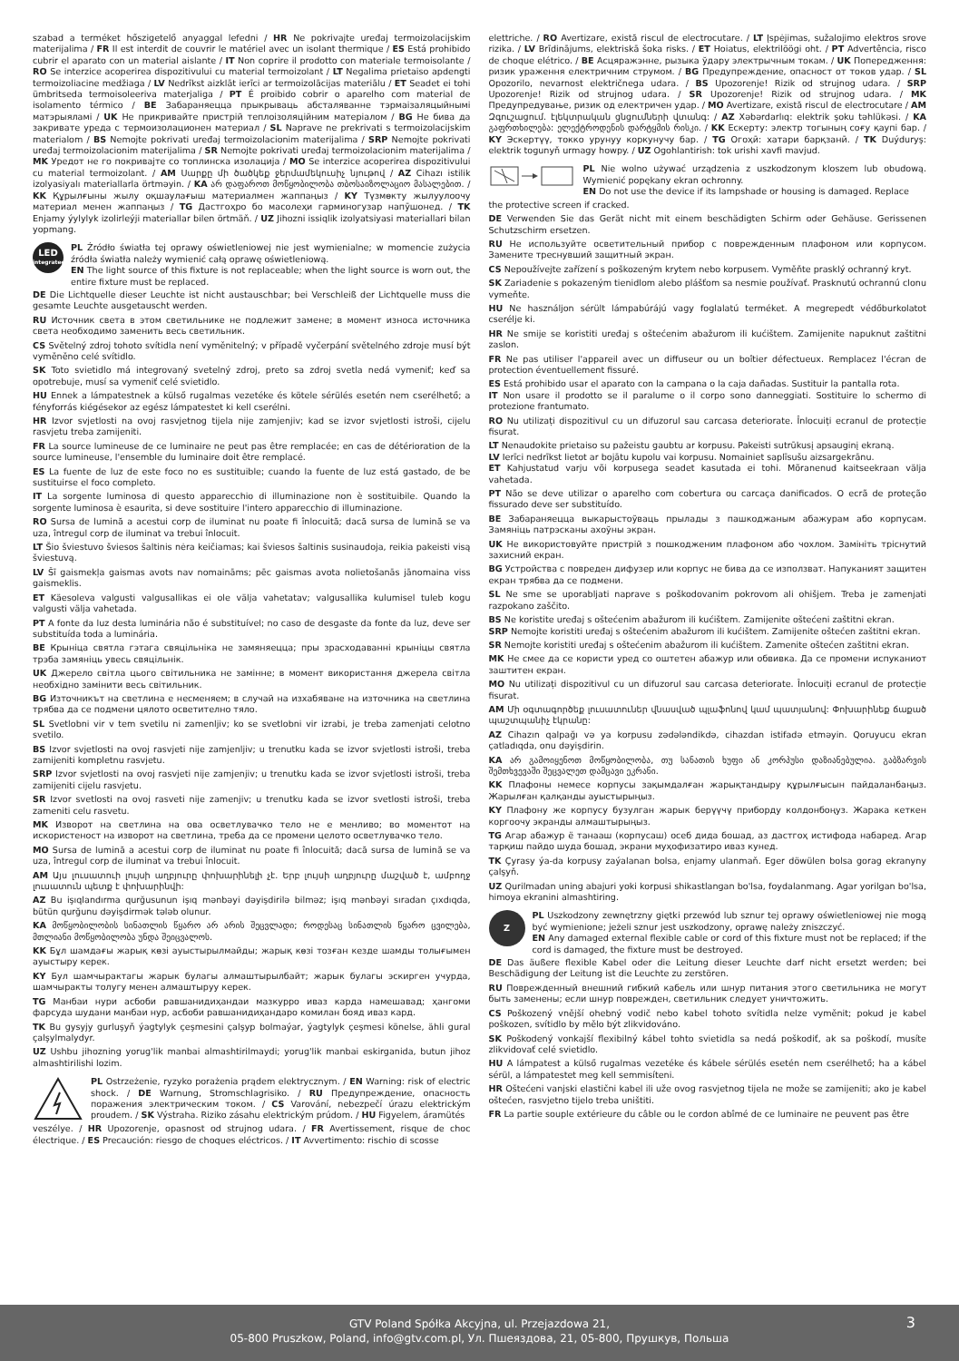szabad a terméket hőszigetelő anyaggal lefedni / HR Ne pokrivajte uređaj termoizolacijskim materijalima / FR Il est interdit de couvrir le matériel avec un isolant thermique / ES Está prohibido cubrir el aparato con un material aislante / IT Non coprire il prodotto con materiale termoisolante / RO Se interzice acoperirea dispozitivului cu material termoizolant / LT Negalima prietaiso apdengti termoizoliacine medžiaga / LV Nedrīkst aizklāt ierīci ar termoizolācijas materiālu / ET Seadet ei tohi ümbritseda termoisoleeriva materjaliga / PT É proibido cobrir o aparelho com material de isolamento térmico / BE Забараняецца прыкрываць абсталяванне тэрмаізаляцыйнымі матэрыяламі / UK Не прикривайте пристрій теплоізоляційним матеріалом / BG Не бива да закривате уреда с термоизолационен материал / SL Naprave ne prekrivati s termoizolacijskim materialom / BS Nemojte pokrivati uređaj termoizolacionim materijalima / SRP Nemojte pokrivati uređaj termoizolacionim materijalima / SR Nemojte pokrivati uređaj termoizolacionim materijalima / MK Уредот не го покривајте со топлинска изолација / MO Se interzice acoperirea dispozitivului cu material termoizolant. / AM Սարքը մի ծածկեք ջերմամեկուսիչ նյութով / AZ Cihazı istilik izolyasiyalı materiallarla örtməyin. / KA არ დაფაროთ მოწყობილობა თბოსაიზოლაციო მასალებით. / KK Құрылғыны жылу оқшаулағыш материалмен жаппаңыз / KY Түзмөкту жылуулоочу материал менен жаппаңыз / TG Дастгоҳро бо масолеҳи гарминогузар напӯшонед. / TK Enjamy ýylylyk izolirleýji materiallar bilen örtmäň. / UZ Jihozni issiqlik izolyatsiyasi materiallari bilan yopmang.
LED
integrated
PL Źródło światła tej oprawy oświetleniowej nie jest wymienialne; w momencie zużycia źródła światła należy wymienić całą oprawę oświetleniową.
EN The light source of this fixture is not replaceable; when the light source is worn out, the entire fixture must be replaced.
DE Die Lichtquelle dieser Leuchte ist nicht austauschbar; bei Verschleiß der Lichtquelle muss die gesamte Leuchte ausgetauscht werden.
RU Источник света в этом светильнике не подлежит замене; в момент износа источника света необходимо заменить весь светильник.
CS Světelný zdroj tohoto svítidla není vyměnitelný; v případě vyčerpání světelného zdroje musí být vyměněno celé svítidlo.
SK Toto svietidlo má integrovaný svetelný zdroj, preto sa zdroj svetla nedá vymeniť; keď sa opotrebuje, musí sa vymeniť celé svietidlo.
HU Ennek a lámpatestnek a külső rugalmas vezetéke és kötele sérülés esetén nem cserélhető; a fényforrás kiégésekor az egész lámpatestet ki kell cserélni.
HR Izvor svjetlosti na ovoj rasvjetnog tijela nije zamjenjiv; kad se izvor svjetlosti istroši, cijelu rasvjetu treba zamijeniti.
FR La source lumineuse de ce luminaire ne peut pas être remplacée; en cas de détérioration de la source lumineuse, l'ensemble du luminaire doit être remplacé.
ES La fuente de luz de este foco no es sustituible; cuando la fuente de luz está gastado, de be sustituirse el foco completo.
IT La sorgente luminosa di questo apparecchio di illuminazione non è sostituibile. Quando la sorgente luminosa è esaurita, si deve sostituire l'intero apparecchio di illuminazione.
RO Sursa de lumină a acestui corp de iluminat nu poate fi înlocuită; dacă sursa de lumină se va uza, întregul corp de iluminat va trebui înlocuit.
LT Šio šviestuvo šviesos šaltinis nėra keičiamas; kai šviesos šaltinis susinaudoja, reikia pakeisti visą šviestuvą.
LV Šī gaismekļa gaismas avots nav nomaināms; pēc gaismas avota nolietošanās jānomaina viss gaismeklis.
ET Käesoleva valgusti valgusallikas ei ole välja vahetatav; valgusallika kulumisel tuleb kogu valgusti välja vahetada.
PT A fonte da luz desta luminária não é substituível; no caso de desgaste da fonte da luz, deve ser substituída toda a luminária.
BE Крыніца святла гэтага свяцільніка не замяняецца; пры зрасходаванні крыніцы святла трэба замяніць увесь свяцільнік.
UK Джерело світла цього світильника не замінне; в момент використання джерела світла необхідно замінити весь світильник.
BG Източникът на светлина е несменяем; в случай на изхабяване на източника на светлина трябва да се подмени цялото осветително тяло.
SL Svetlobni vir v tem svetilu ni zamenljiv; ko se svetlobni vir izrabi, je treba zamenjati celotno svetilo.
BS Izvor svjetlosti na ovoj rasvjeti nije zamjenljiv; u trenutku kada se izvor svjetlosti istroši, treba zamijeniti kompletnu rasvjetu.
SRP Izvor svjetlosti na ovoj rasvjeti nije zamjenjiv; u trenutku kada se izvor svjetlosti istroši, treba zamijeniti cijelu rasvjetu.
SR Izvor svetlosti na ovoj rasveti nije zamenjiv; u trenutku kada se izvor svetlosti istroši, treba zameniti celu rasvetu.
MK Изворот на светлина на ова осветлувачко тело не е менливо; во моментот на искористеност на изворот на светлина, треба да се промени целото осветлувачко тело.
MO Sursa de lumină a acestui corp de iluminat nu poate fi înlocuită; dacă sursa de lumină se va uza, întregul corp de iluminat va trebui înlocuit.
AM Այս լուսատուի լույսի աղբյուրը փոխարինելի չէ. Երբ լույսի աղբյուրը մաշված է, ամբողջ լուսատուն պետք է փոխարինվի:
AZ Bu işıqlandırma qurğusunun işıq mənbəyi dəyişdirilə bilməz; işıq mənbəyi sıradan çıxdıqda, bütün qurğunu dəyişdirmək tələb olunur.
KA მოწყობილობის სინათლის წყარო არ არის შეცვლადი; როდესაც სინათლის წყარო ცვილება, მთლიანი მოწყობილობა უნდა შეიცვალოს.
KK Бұл шамдағы жарық көзі ауыстырылмайды; жарық көзі тозған кезде шамды толығымен ауыстыру керек.
KY Бул шамчырактагы жарык булагы алмаштырылбайт; жарык булагы эскирген учурда, шамчыракты толугу менен алмаштыруу керек.
TG Манбаи нури асбоби равшанидиҳандаи мазкурро иваз карда намешавад; ҳангоми фарсуда шудани манбаи нур, асбоби равшанидиҳандаро комилан бояд иваз кард.
TK Bu gysyjy gurluşyň ýagtylyk çeşmesini çalşyp bolmaýar, ýagtylyk çeşmesi könelse, ähli gural çalşylmalydyr.
UZ Ushbu jihozning yorug'lik manbai almashtirilmaydi; yorug'lik manbai eskirganida, butun jihoz almashtirilishi lozim.
PL Ostrzeżenie, ryzyko porażenia prądem elektrycznym. / EN Warning: risk of electric shock. / DE Warnung, Stromschlagrisiko. / RU Предупреждение, опасность поражения электрическим током. / CS Varování, nebezpečí úrazu elektrickým proudem. / SK Výstraha. Riziko zásahu elektrickým prúdom. / HU Figyelem, áramütés
veszélye. / HR Upozorenje, opasnost od strujnog udara. / FR Avertissement, risque de choc électrique. / ES Precaución: riesgo de choques eléctricos. / IT Avvertimento: rischio di scosse
elettriche. / RO Avertizare, există riscul de electrocutare. / LT Įspėjimas, sužalojimo elektros srove rizika. / LV Brīdinājums, elektriskā šoka risks. / ET Hoiatus, elektrilöögi oht. / PT Advertência, risco de choque elétrico. / BE Асцяражэнне, рызыка ўдару электрычным токам. / UK Попередження: ризик ураження електричним струмом. / BG Предупреждение, опасност от токов удар. / SL Opozorilo, nevarnost električnega udara. / BS Upozorenje! Rizik od strujnog udara. / SRP Upozorenje! Rizik od strujnog udara. / SR Upozorenje! Rizik od strujnog udara. / MK Предупредување, ризик од електричен удар. / MO Avertizare, există riscul de electrocutare / AM Զգուշացում. էլեկտրական ցնցումների վտանգ: / AZ Xəbərdarlıq: elektrik şoku təhlükəsi. / KA გაფრთხილება: ელექტროდენის დარტყმის რისკი. / KK Ескерту: электр тогының соғу қаупі бар. / KY Эскертүү, токко урунуу коркунучу бар. / TG Огоҳӣ: хатари барқзанӣ. / TK Duýduryş: elektrik togunyň urmagy howpy. / UZ Ogohlantirish: tok urishi xavfi mavjud.
PL Nie wolno używać urządzenia z uszkodzonym kloszem lub obudową. Wymienić popękany ekran ochronny.
EN Do not use the device if its lampshade or housing is damaged. Replace
the protective screen if cracked.
DE Verwenden Sie das Gerät nicht mit einem beschädigten Schirm oder Gehäuse. Gerissenen Schutzschirm ersetzen.
RU Не используйте осветительный прибор с поврежденным плафоном или корпусом. Замените треснувший защитный экран.
CS Nepoužívejte zařízení s poškozeným krytem nebo korpusem. Vyměňte prasklý ochranný kryt.
SK Zariadenie s pokazeným tienidlom alebo plášťom sa nesmie používať. Prasknutú ochrannú clonu vymeňte.
HU Ne használjon sérült lámpabúrájú vagy foglalatú terméket. A megrepedt védőburkolatot cserélje ki.
HR Ne smije se koristiti uređaj s oštećenim abažurom ili kućištem. Zamijenite napuknut zaštitni zaslon.
FR Ne pas utiliser l'appareil avec un diffuseur ou un boîtier défectueux. Remplacez l'écran de protection éventuellement fissuré.
ES Está prohibido usar el aparato con la campana o la caja dañadas. Sustituir la pantalla rota.
IT Non usare il prodotto se il paralume o il corpo sono danneggiati. Sostituire lo schermo di protezione frantumato.
RO Nu utilizați dispozitivul cu un difuzorul sau carcasa deteriorate. Înlocuiți ecranul de protecție fisurat.
LT Nenaudokite prietaiso su pažeistu gaubtu ar korpusu. Pakeisti sutrūkusį apsauginį ekraną.
LV Ierīci nedrīkst lietot ar bojātu kupolu vai korpusu. Nomainiet saplīsušu aizsargekrānu.
ET Kahjustatud varju või korpusega seadet kasutada ei tohi. Mõranenud kaitseekraan välja vahetada.
PT Não se deve utilizar o aparelho com cobertura ou carcaça danificados. O ecrã de proteção fissurado deve ser substituído.
BE Забараняецца выкарыстоўваць прылады з пашкоджаным абажурам або корпусам. Замяніць патрэсканы ахоўны экран.
UK Не використовуйте пристрій з пошкодженим плафоном або чохлом. Замініть тріснутий захисний екран.
BG Устройства с повреден дифузер или корпус не бива да се използват. Напуканият защитен екран трябва да се подмени.
SL Ne sme se uporabljati naprave s poškodovanim pokrovom ali ohišjem. Treba je zamenjati razpokano zaščito.
BS Ne koristite uređaj s oštećenim abažurom ili kućištem. Zamijenite oštećeni zaštitni ekran.
SRP Nemojte koristiti uređaj s oštećenim abažurom ili kućištem. Zamijenite oštećen zaštitni ekran.
SR Nemojte koristiti uređaj s oštećenim abažurom ili kućištem. Zamenite oštećen zaštitni ekran.
MK Не смее да се користи уред со оштетен абажур или обвивка. Да се промени испуканиот заштитен екран.
MO Nu utilizați dispozitivul cu un difuzorul sau carcasa deteriorate. Înlocuiți ecranul de protecție fisurat.
AM Մի օգտագործեք լուսատուներ վնասված պլաֆոնով կամ պատյանով: Փոխարինեք ճաքած պաշտպանիչ էկրանը:
AZ Cihazın qalpağı və ya korpusu zədələndikdə, cihazdan istifadə etməyin. Qoruyucu ekran çatladıqda, onu dəyişdirin.
KA არ გამოიყენოთ მოწყობილობა, თუ სანათის ხუფი ან კორპუსი დაზიანებულია. გაბზარვის შემთხვევაში შეცვალეთ დამცავი ეკრანი.
KK Плафоны немесе корпусы зақымдалған жарықтандыру құрылғысын пайдаланбаңыз. Жарылған қалқанды ауыстырыңыз.
KY Плафону же корпусу бузулган жарык берүүчү приборду колдонбоңуз. Жарака кеткен коргоочу экранды алмаштырыңыз.
TG Агар абажур ё танааш (корпусаш) осеб дида бошад, аз дастгоҳ истифода набаред. Агар тарқиш пайдо шуда бошад, экрани муҳофизатиро иваз кунед.
TK Çyrasy ýa-da korpusy zaýalanan bolsa, enjamy ulanmaň. Eger döwülen bolsa gorag ekranyny çalşyň.
UZ Qurilmadan uning abajuri yoki korpusi shikastlangan bo'lsa, foydalanmang. Agar yorilgan bo'lsa, himoya ekranini almashtiring.
Z
PL Uszkodzony zewnętrzny giętki przewód lub sznur tej oprawy oświetleniowej nie mogą być wymienione; jeżeli sznur jest uszkodzony, oprawę należy zniszczyć.
EN Any damaged external flexible cable or cord of this fixture must not be replaced; if the cord is damaged, the fixture must be destroyed.
DE Das äußere flexible Kabel oder die Leitung dieser Leuchte darf nicht ersetzt werden; bei Beschädigung der Leitung ist die Leuchte zu zerstören.
RU Поврежденный внешний гибкий кабель или шнур питания этого светильника не могут быть заменены; если шнур поврежден, светильник следует уничтожить.
CS Poškozený vnější ohebný vodič nebo kabel tohoto svítidla nelze vyměnit; pokud je kabel poškozen, svítidlo by mělo být zlikvidováno.
SK Poškodený vonkajší flexibilný kábel tohto svietidla sa nedá poškodiť, ak sa poškodí, musíte zlikvidovať celé svietidlo.
HU A lámpatest a külső rugalmas vezetéke és kábele sérülés esetén nem cserélhető; ha a kábel sérül, a lámpatestet meg kell semmisíteni.
HR Oštećeni vanjski elastični kabel ili uže ovog rasvjetnog tijela ne može se zamijeniti; ako je kabel oštećen, rasvjetno tijelo treba uništiti.
FR La partie souple extérieure du câble ou le cordon abîmé de ce luminaire ne peuvent pas être
GTV Poland Spółka Akcyjna, ul. Przejazdowa 21,
05-800 Pruszkow, Poland, info@gtv.com.pl, Ул. Пшеяздова, 21, 05-800, Прушкув, Польша
3